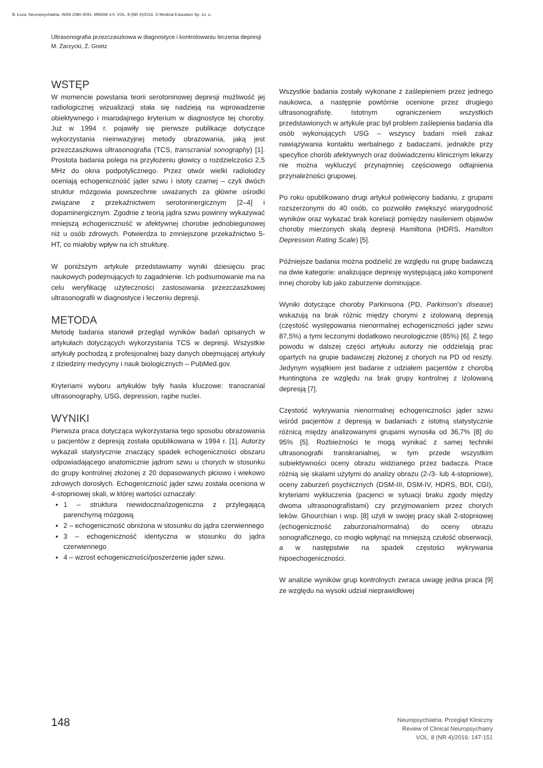B. Łoza. Neuropsychiatria. ISSN 2080-4091. MNiSW 4,0. VOL. 8 (NR 4)/2016. © Medical Education Sp. zo. o.
Ultrasonografia przezczaszkowa w diagnostyce i kontrolowaniu leczenia depresji
M. Zarzycki, Z. Goetz
WSTĘP
W momencie powstania teorii serotoninowej depresji możliwość jej radiologicznej wizualizacji stała się nadzieją na wprowadzenie obiektywnego i miarodajnego kryterium w diagnostyce tej choroby. Już w 1994 r. pojawiły się pierwsze publikacje dotyczące wykorzystania nieinwazyjnej metody obrazowania, jaką jest przezczaszkowa ultrasonografia (TCS, transcranial sonography) [1]. Prostota badania polega na przyłożeniu głowicy o rozdzielczości 2,5 MHz do okna podpotylicznego. Przez otwór wielki radiolodzy oceniają echogeniczność jąder szwu i istoty czarnej – czyli dwóch struktur mózgowia powszechnie uważanych za główne ośrodki związane z przekaźnictwem serotoninergicznym [2–4] i dopaminergicznym. Zgodnie z teorią jądra szwu powinny wykazywać mniejszą echogeniczność w afektywnej chorobie jednobiegunowej niż u osób zdrowych. Potwierdza to zmniejszone przekaźnictwo 5-HT, co miałoby wpływ na ich strukturę.
W poniższym artykule przedstawiamy wyniki dziesięciu prac naukowych podejmujących to zagadnienie. Ich podsumowanie ma na celu weryfikację użyteczności zastosowania przezczaszkowej ultrasonografii w diagnostyce i leczeniu depresji.
METODA
Metodę badania stanowił przegląd wyników badań opisanych w artykułach dotyczących wykorzystania TCS w depresji. Wszystkie artykuły pochodzą z profesjonalnej bazy danych obejmującej artykuły z dziedziny medycyny i nauk biologicznych – PubMed.gov.
Kryteriami wyboru artykułów były hasła kluczowe: transcranial ultrasonography, USG, depression, raphe nuclei.
WYNIKI
Pierwsza praca dotycząca wykorzystania tego sposobu obrazowania u pacjentów z depresją została opublikowana w 1994 r. [1]. Autorzy wykazali statystycznie znaczący spadek echogeniczności obszaru odpowiadającego anatomicznie jądrom szwu u chorych w stosunku do grupy kontrolnej złożonej z 20 dopasowanych płciowo i wiekowo zdrowych dorosłych. Echogeniczność jąder szwu została oceniona w 4-stopniowej skali, w której wartości oznaczały:
1 – struktura niewidoczna/izogeniczna z przylegającą parenchymą mózgową
2 – echogeniczność obniżona w stosunku do jądra czerwiennego
3 – echogeniczność identyczna w stosunku do jądra czerwiennego
4 – wzrost echogeniczności/poszerzenie jąder szwu.
Wszystkie badania zostały wykonane z zaślepieniem przez jednego naukowca, a następnie powtórnie ocenione przez drugiego ultrasonografistę. Istotnym ograniczeniem wszystkich przedstawionych w artykule prac był problem zaślepienia badania dla osób wykonujących USG – wszyscy badani mieli zakaz nawiązywania kontaktu werbalnego z badaczami, jednakże przy specyfice chorób afektywnych oraz doświadczeniu klinicznym lekarzy nie można wykluczyć przynajmniej częściowego odtajnienia przynależności grupowej.
Po roku opublikowano drugi artykuł poświęcony badaniu, z grupami rozszerzonymi do 40 osób, co pozwoliło zwiększyć wiarygodność wyników oraz wykazać brak korelacji pomiędzy nasileniem objawów choroby mierzonych skalą depresji Hamiltona (HDRS, Hamilton Depression Rating Scale) [5].
Późniejsze badania można podzielić ze względu na grupę badawczą na dwie kategorie: analizujące depresję występującą jako komponent innej choroby lub jako zaburzenie dominujące.
Wyniki dotyczące choroby Parkinsona (PD, Parkinson's disease) wskazują na brak różnic między chorymi z izolowaną depresją (częstość występowania nienormalnej echogeniczności jąder szwu 87,5%) a tymi leczonymi dodatkowo neurologicznie (85%) [6]. Z tego powodu w dalszej części artykułu autorzy nie oddzielają prac opartych na grupie badawczej złożonej z chorych na PD od reszty. Jedynym wyjątkiem jest badanie z udziałem pacjentów z chorobą Huntingtona ze względu na brak grupy kontrolnej z izolowaną depresją [7].
Częstość wykrywania nienormalnej echogeniczności jąder szwu wśród pacjentów z depresją w badaniach z istotną statystycznie różnicą między analizowanymi grupami wynosiła od 36,7% [8] do 95% [5]. Rozbieżności te mogą wynikać z samej techniki ultrasonografii transkranialnej, w tym przede wszystkim subiektywności oceny obrazu widzianego przez badacza. Prace różnią się skalami użytymi do analizy obrazu (2-/3- lub 4-stopniowe), oceny zaburzeń psychicznych (DSM-III, DSM-IV, HDRS, BDI, CGI), kryteriami wykluczenia (pacjenci w sytuacji braku zgody między dwoma ultrasonografistami) czy przyjmowaniem przez chorych leków. Ghourchian i wsp. [8] użyli w swojej pracy skali 2-stopniowej (echogeniczność zaburzona/normalna) do oceny obrazu sonograficznego, co mogło wpłynąć na mniejszą czułość obserwacji, a w następstwie na spadek częstości wykrywania hipoechogeniczności.
W analizie wyników grup kontrolnych zwraca uwagę jedna praca [9] ze względu na wysoki udział nieprawidłowej
148
Neuropsychiatria. Przegląd Kliniczny
Review of Clinical Neuropsychiatry
VOL. 8 (NR 4)/2016: 147-151